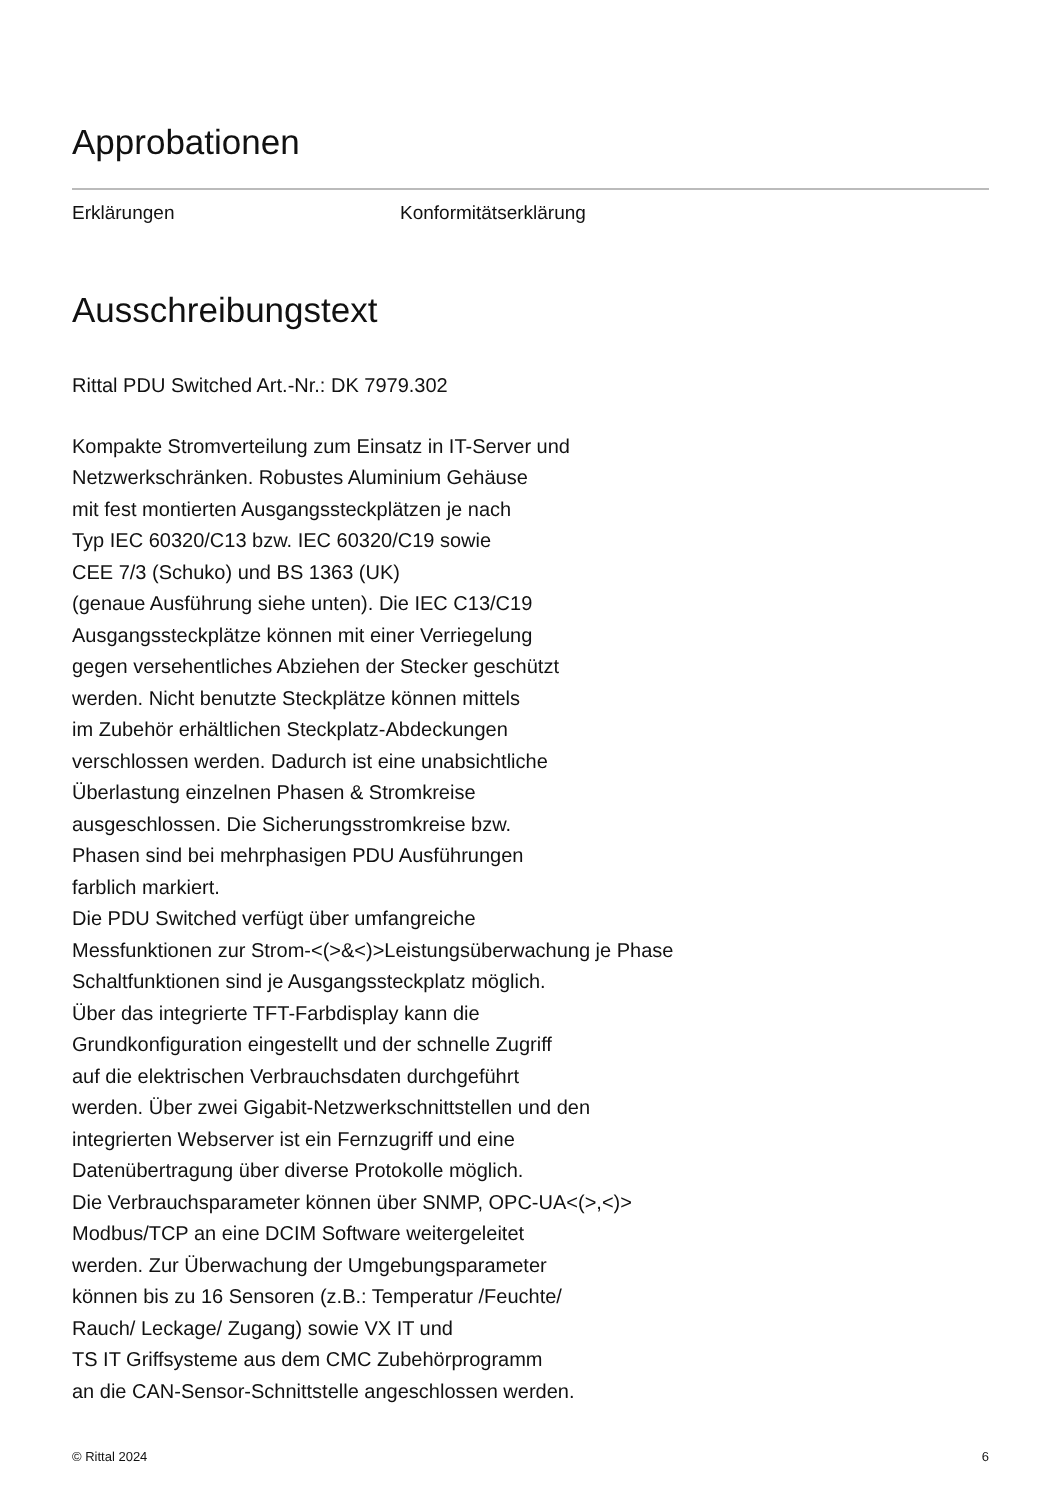Approbationen
| Erklärungen | Konformitätserklärung |
Ausschreibungstext
Rittal PDU Switched Art.-Nr.: DK 7979.302
Kompakte Stromverteilung zum Einsatz in IT-Server und
Netzwerkschränken. Robustes Aluminium Gehäuse
mit fest montierten Ausgangssteckplätzen je nach
Typ IEC 60320/C13 bzw. IEC 60320/C19 sowie
CEE 7/3 (Schuko) und BS 1363 (UK)
(genaue Ausführung siehe unten). Die IEC C13/C19
Ausgangssteckplätze können mit einer Verriegelung
gegen versehentliches Abziehen der Stecker geschützt
werden. Nicht benutzte Steckplätze können mittels
im Zubehör erhältlichen Steckplatz-Abdeckungen
verschlossen werden. Dadurch ist eine unabsichtliche
Überlastung einzelnen Phasen & Stromkreise
ausgeschlossen. Die Sicherungsstromkreise bzw.
Phasen sind bei mehrphasigen PDU Ausführungen
farblich markiert.
Die PDU Switched verfügt über umfangreiche
Messfunktionen zur Strom-<(>&<)>Leistungsüberwachung je Phase
Schaltfunktionen sind je Ausgangssteckplatz möglich.
Über das integrierte TFT-Farbdisplay kann die
Grundkonfiguration eingestellt und der schnelle Zugriff
auf die elektrischen Verbrauchsdaten durchgeführt
werden. Über zwei Gigabit-Netzwerkschnittstellen und den
integrierten Webserver ist ein Fernzugriff und eine
Datenübertragung über diverse Protokolle möglich.
Die Verbrauchsparameter können über SNMP, OPC-UA<(>,<)>
Modbus/TCP an eine DCIM Software weitergeleitet
werden. Zur Überwachung der Umgebungsparameter
können bis zu 16 Sensoren (z.B.: Temperatur /Feuchte/
Rauch/ Leckage/ Zugang) sowie VX IT und
TS IT Griffsysteme aus dem CMC Zubehörprogramm
an die CAN-Sensor-Schnittstelle angeschlossen werden.
© Rittal 2024 6